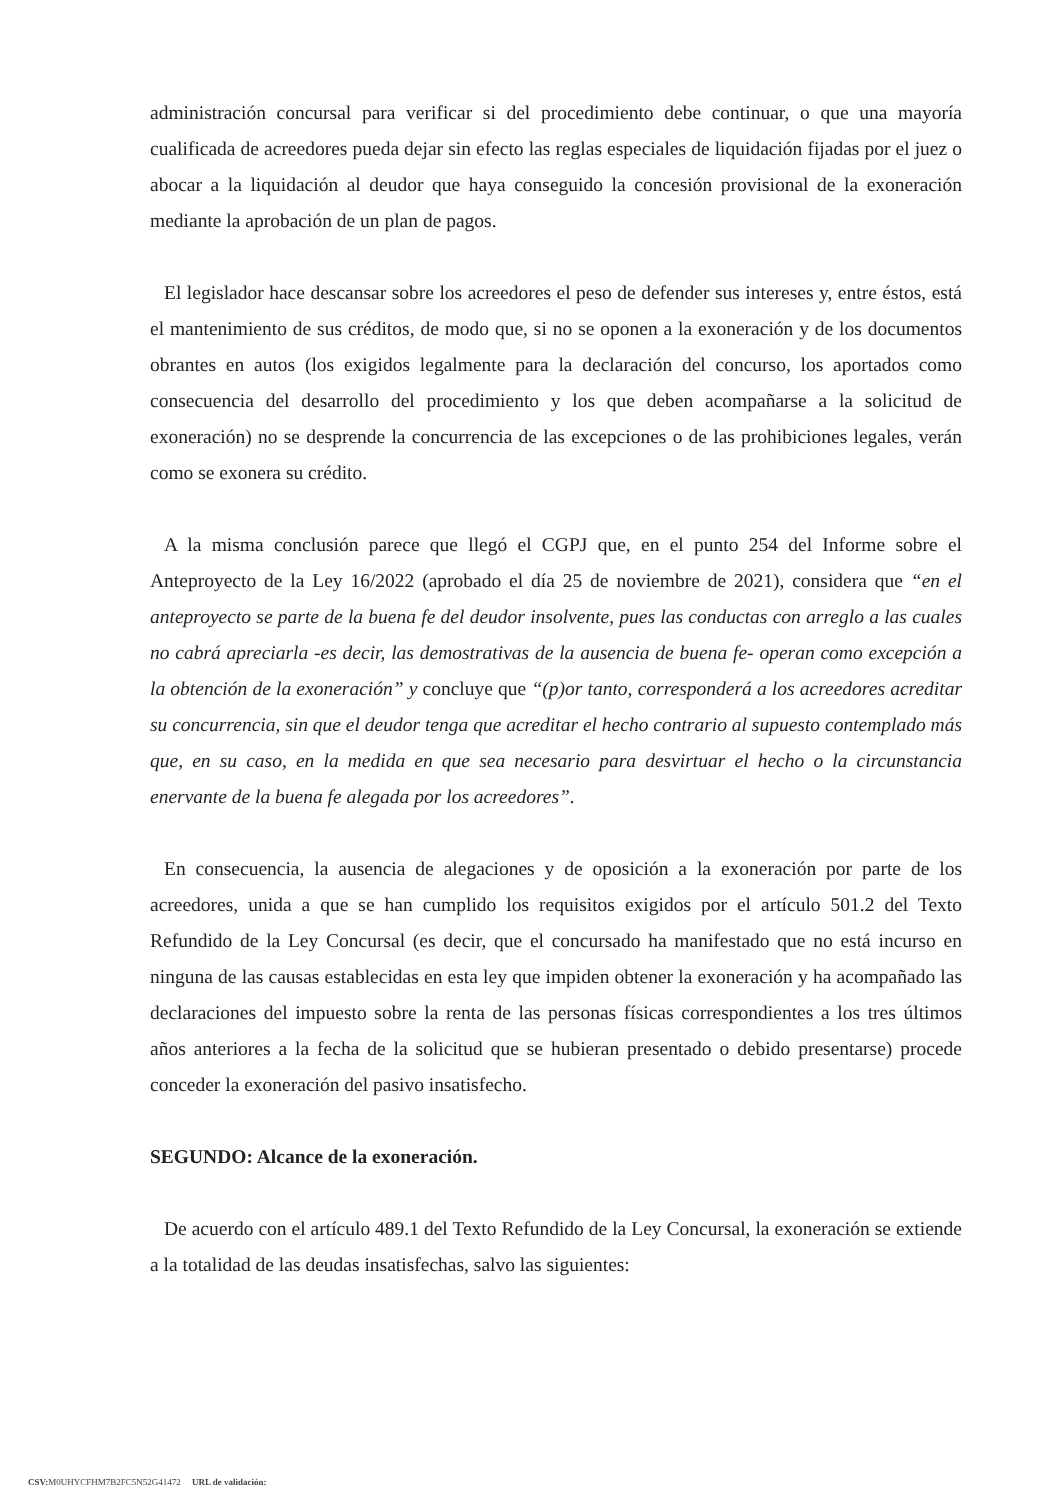administración concursal para verificar si del procedimiento debe continuar, o que una mayoría cualificada de acreedores pueda dejar sin efecto las reglas especiales de liquidación fijadas por el juez o abocar a la liquidación al deudor que haya conseguido la concesión provisional de la exoneración mediante la aprobación de un plan de pagos.
El legislador hace descansar sobre los acreedores el peso de defender sus intereses y, entre éstos, está el mantenimiento de sus créditos, de modo que, si no se oponen a la exoneración y de los documentos obrantes en autos (los exigidos legalmente para la declaración del concurso, los aportados como consecuencia del desarrollo del procedimiento y los que deben acompañarse a la solicitud de exoneración) no se desprende la concurrencia de las excepciones o de las prohibiciones legales, verán como se exonera su crédito.
A la misma conclusión parece que llegó el CGPJ que, en el punto 254 del Informe sobre el Anteproyecto de la Ley 16/2022 (aprobado el día 25 de noviembre de 2021), considera que “en el anteproyecto se parte de la buena fe del deudor insolvente, pues las conductas con arreglo a las cuales no cabrá apreciarla -es decir, las demostrativas de la ausencia de buena fe- operan como excepción a la obtención de la exoneración” y concluye que “(p)or tanto, corresponderá a los acreedores acreditar su concurrencia, sin que el deudor tenga que acreditar el hecho contrario al supuesto contemplado más que, en su caso, en la medida en que sea necesario para desvirtuar el hecho o la circunstancia enervante de la buena fe alegada por los acreedores”.
En consecuencia, la ausencia de alegaciones y de oposición a la exoneración por parte de los acreedores, unida a que se han cumplido los requisitos exigidos por el artículo 501.2 del Texto Refundido de la Ley Concursal (es decir, que el concursado ha manifestado que no está incurso en ninguna de las causas establecidas en esta ley que impiden obtener la exoneración y ha acompañado las declaraciones del impuesto sobre la renta de las personas físicas correspondientes a los tres últimos años anteriores a la fecha de la solicitud que se hubieran presentado o debido presentarse) procede conceder la exoneración del pasivo insatisfecho.
SEGUNDO: Alcance de la exoneración.
De acuerdo con el artículo 489.1 del Texto Refundido de la Ley Concursal, la exoneración se extiende a la totalidad de las deudas insatisfechas, salvo las siguientes:
CSV: M0UHYCFHM7B2FC5N52G41472 URL de validación: